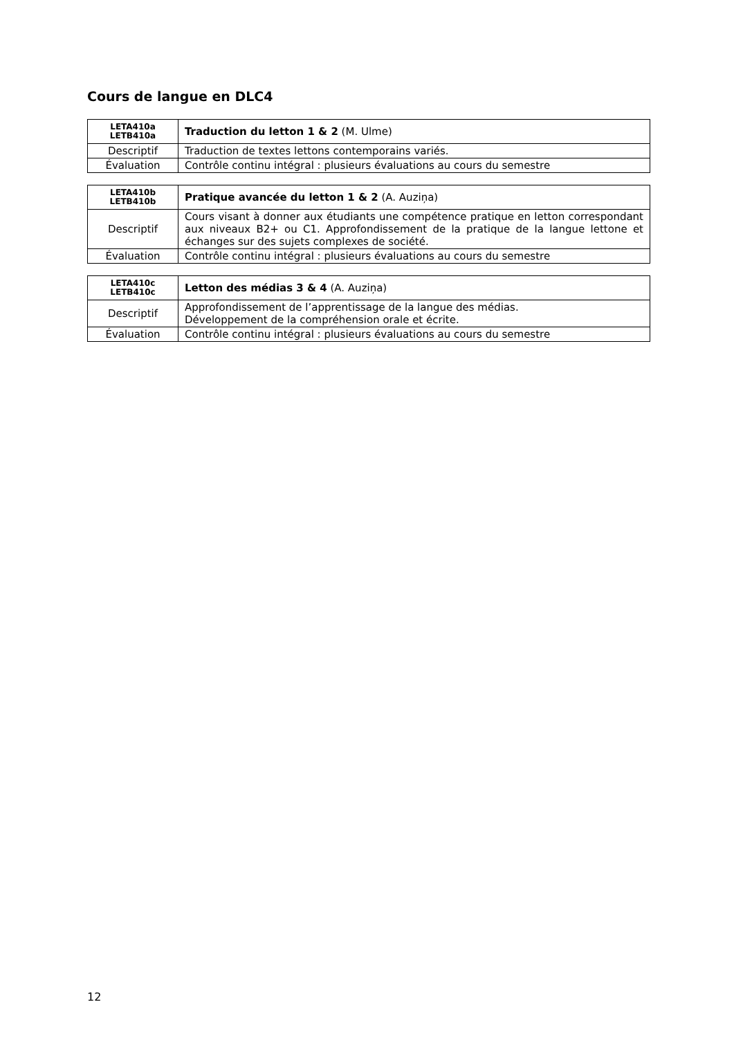Cours de langue en DLC4
| LETA410a LETB410a | Traduction du letton 1 & 2 (M. Ulme) |
| Descriptif | Traduction de textes lettons contemporains variés. |
| Évaluation | Contrôle continu intégral : plusieurs évaluations au cours du semestre |
| LETA410b LETB410b | Pratique avancée du letton 1 & 2 (A. Auziņa) |
| Descriptif | Cours visant à donner aux étudiants une compétence pratique en letton correspondant aux niveaux B2+ ou C1. Approfondissement de la pratique de la langue lettone et échanges sur des sujets complexes de société. |
| Évaluation | Contrôle continu intégral : plusieurs évaluations au cours du semestre |
| LETA410c LETB410c | Letton des médias 3 & 4 (A. Auziņa) |
| Descriptif | Approfondissement de l’apprentissage de la langue des médias. Développement de la compréhension orale et écrite. |
| Évaluation | Contrôle continu intégral : plusieurs évaluations au cours du semestre |
12